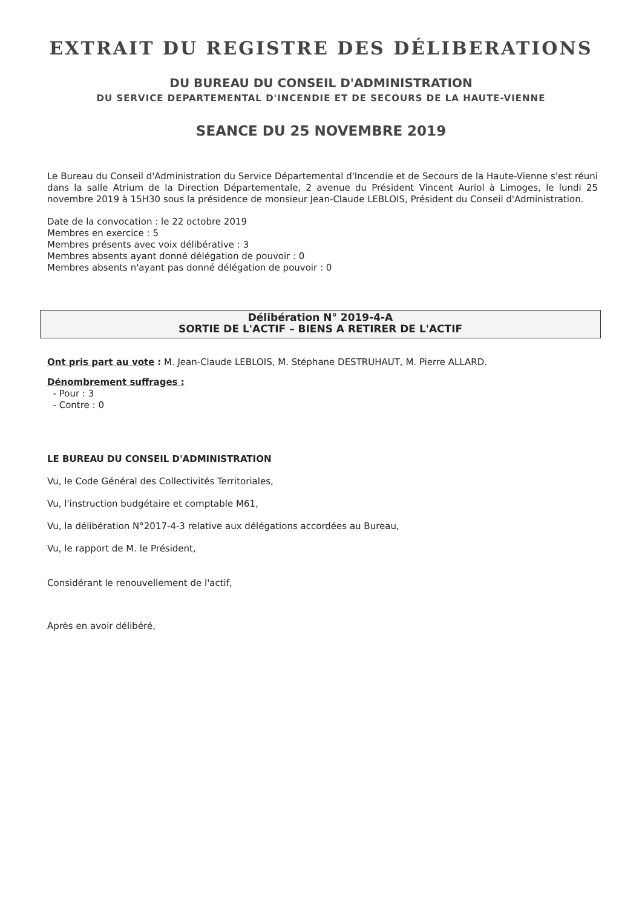EXTRAIT DU REGISTRE DES DÉLIBERATIONS
DU BUREAU DU CONSEIL D'ADMINISTRATION
DU SERVICE DEPARTEMENTAL D'INCENDIE ET DE SECOURS DE LA HAUTE-VIENNE
SEANCE DU 25 NOVEMBRE 2019
Le Bureau du Conseil d'Administration du Service Départemental d'Incendie et de Secours de la Haute-Vienne s'est réuni dans la salle Atrium de la Direction Départementale, 2 avenue du Président Vincent Auriol à Limoges, le lundi 25 novembre 2019 à 15H30 sous la présidence de monsieur Jean-Claude LEBLOIS, Président du Conseil d'Administration.
Date de la convocation : le 22 octobre 2019
Membres en exercice : 5
Membres présents avec voix délibérative : 3
Membres absents ayant donné délégation de pouvoir : 0
Membres absents n'ayant pas donné délégation de pouvoir : 0
Délibération N° 2019-4-A
SORTIE DE L'ACTIF – BIENS A RETIRER DE L'ACTIF
Ont pris part au vote : M. Jean-Claude LEBLOIS, M. Stéphane DESTRUHAUT, M. Pierre ALLARD.
Dénombrement suffrages :
- Pour : 3
- Contre : 0
LE BUREAU DU CONSEIL D'ADMINISTRATION
Vu, le Code Général des Collectivités Territoriales,
Vu, l'instruction budgétaire et comptable M61,
Vu, la délibération N°2017-4-3 relative aux délégations accordées au Bureau,
Vu, le rapport de M. le Président,
Considérant le renouvellement de l'actif,
Après en avoir délibéré,